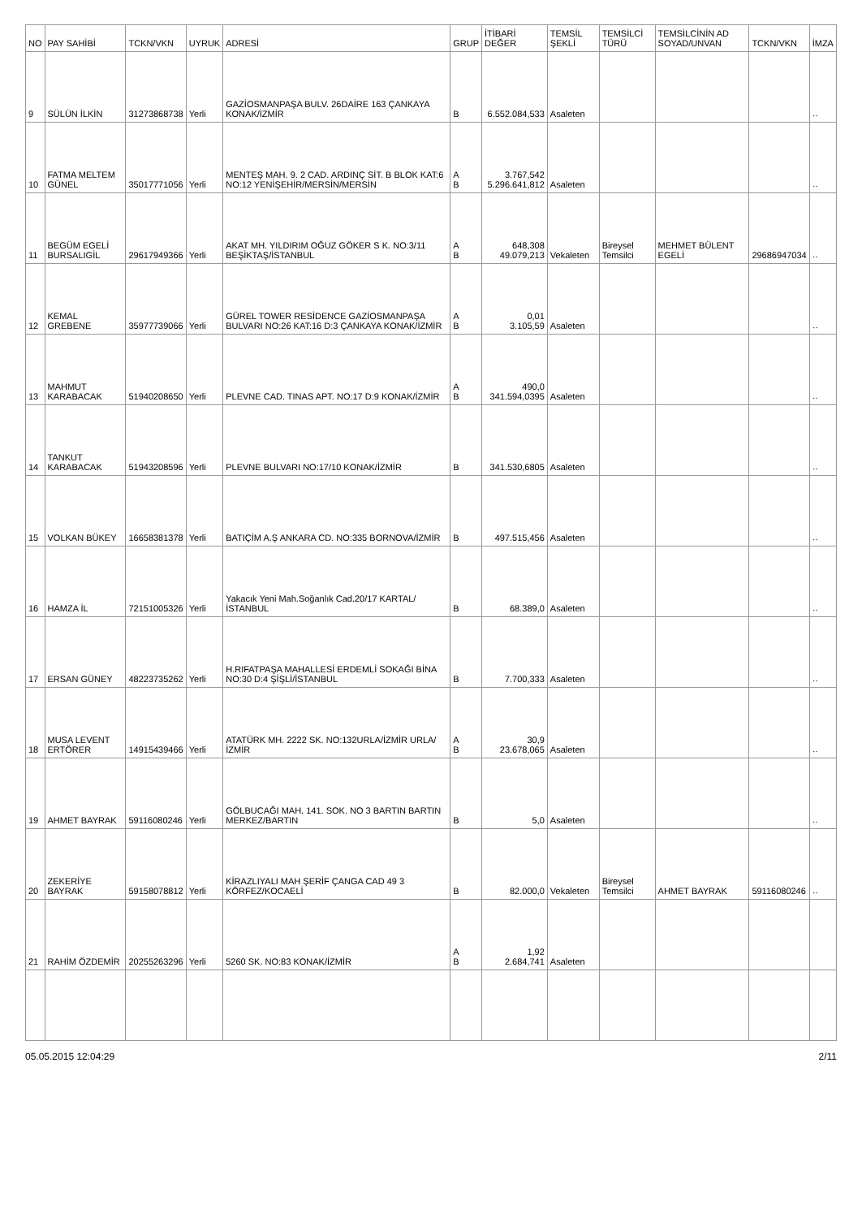| NO | PAY SAHİBİ | TCKN/VKN | UYRUK | ADRESİ | GRUP | İTİBARİ DEĞER | TEMSİL ŞEKLİ | TEMSİLCİ TÜRÜ | TEMSİLCİNİN AD SOYAD/UNVAN | TCKN/VKN | İMZA |
| --- | --- | --- | --- | --- | --- | --- | --- | --- | --- | --- | --- |
| 9 | SÜLÜN İLKİN | 31273868738 | Yerli | GAZİOSMANPAŞA BULV. 26DAİRE 163 ÇANKAYA KONAK/İZMİR | B | 6.552.084,533 | Asaleten | | | | .. |
| 10 | FATMA MELTEM GÜNEL | 35017771056 | Yerli | MENTEŞ MAH. 9. 2 CAD. ARDINÇ SİT. B BLOK KAT:6 NO:12 YENİŞEHİR/MERSİN/MERSİN | A B | 3.767,542 5.296.641,812 | Asaleten | | | | .. |
| 11 | BEGÜM EGELİ BURSALIGİL | 29617949366 | Yerli | AKAT MH. YILDIRIM OĞUZ GÖKER S K. NO:3/11 BEŞİKTAŞ/İSTANBUL | A B | 648,308 49.079,213 | Vekaleten | Bireysel Temsilci | MEHMET BÜLENT EGELİ | 29686947034 | .. |
| 12 | KEMAL GREBENE | 35977739066 | Yerli | GÜREL TOWER RESİDENCE GAZİOSMANPAŞA BULVARI NO:26 KAT:16 D:3 ÇANKAYA KONAK/İZMİR | A B | 0,01 3.105,59 | Asaleten | | | | .. |
| 13 | MAHMUT KARABACAK | 51940208650 | Yerli | PLEVNE CAD. TINAS APT. NO:17 D:9 KONAK/İZMİR | A B | 490,0 341.594,0395 | Asaleten | | | | .. |
| 14 | TANKUT KARABACAK | 51943208596 | Yerli | PLEVNE BULVARI NO:17/10 KONAK/İZMİR | B | 341.530,6805 | Asaleten | | | | .. |
| 15 | VOLKAN BÜKEY | 16658381378 | Yerli | BATIÇİM A.Ş ANKARA CD. NO:335 BORNOVA/İZMİR | B | 497.515,456 | Asaleten | | | | .. |
| 16 | HAMZA İL | 72151005326 | Yerli | Yakacık Yeni Mah.Soğanlık Cad.20/17 KARTAL/İSTANBUL | B | 68.389,0 | Asaleten | | | | .. |
| 17 | ERSAN GÜNEY | 48223735262 | Yerli | H.RIFATPAŞA MAHALLESİ ERDEMLİ SOKAĞI BİNA NO:30 D:4 ŞİŞLİ/İSTANBUL | B | 7.700,333 | Asaleten | | | | .. |
| 18 | MUSA LEVENT ERTÖRER | 14915439466 | Yerli | ATATÜRK MH. 2222 SK. NO:132URLA/İZMİR URLA/İZMİR | A B | 30,9 23.678,065 | Asaleten | | | | .. |
| 19 | AHMET BAYRAK | 59116080246 | Yerli | GÖLBUCAĞI MAH. 141. SOK. NO 3 BARTIN BARTIN MERKEZ/BARTIN | B | 5,0 | Asaleten | | | | .. |
| 20 | ZEKERİYE BAYRAK | 59158078812 | Yerli | KİRAZLIYALI MAH ŞERİF ÇANGA CAD 49 3 KÖRFEZ/KOCAELİ | B | 82.000,0 | Vekaleten | Bireysel Temsilci | AHMET BAYRAK | 59116080246 | .. |
| 21 | RAHİM ÖZDEMİR | 20255263296 | Yerli | 5260 SK. NO:83 KONAK/İZMİR | A B | 1,92 2.684,741 | Asaleten | | | | |
05.05.2015 12:04:29 2/11